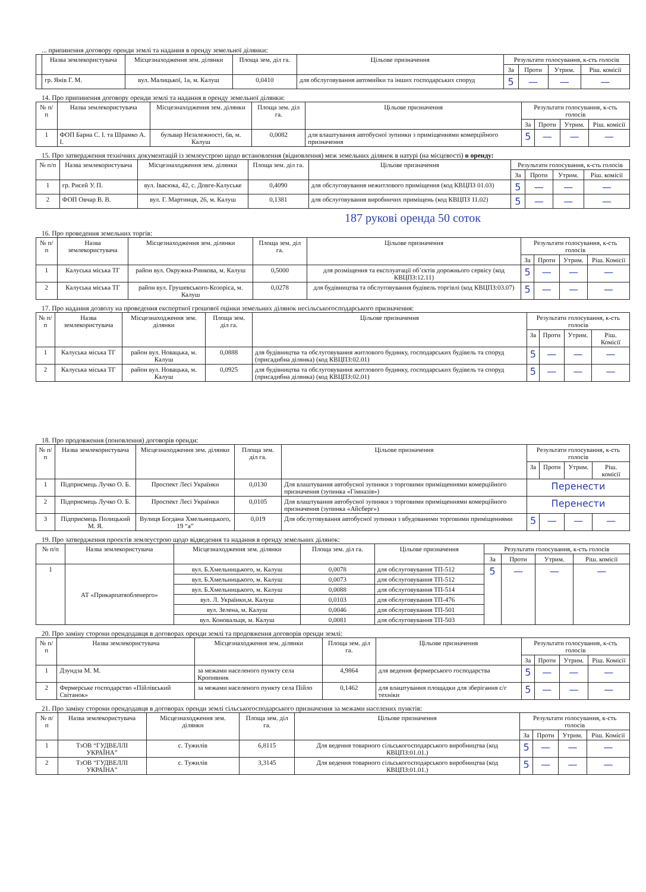... припинення договору оренди землі та надання в оренду земельної ділянки:
| | Назва землекористувача | Місцезнаходження зем. ділянки | Площа зем. діл га. | Цільове призначення | Результати голосування, к-сть голосів | | | |
| --- | --- | --- | --- | --- | --- | --- | --- | --- |
| | | | | | За | Проти | Утрим. | Ріш. комісії |
| | гр. Янів Г. М. | вул. Малицької, 1а, м. Калуш | 0,0410 | для обслуговування автомийки та інших господарських споруд | 5 | — | — | — |
14. Про припинення договору оренди землі та надання в оренду земельної ділянки:
| № п/п | Назва землекористувача | Місцезнаходження зем. ділянки | Площа зем. діл га. | Цільове призначення | Результати голосування, к-сть голосів | | | |
| --- | --- | --- | --- | --- | --- | --- | --- | --- |
| | | | | | За | Проти | Утрим. | Ріш. комісії |
| 1 | ФОП Барна С. І. та Шрамко А. І. | бульвар Незалежності, 6в, м. Калуш | 0,0082 | для влаштування автобусної зупинки з приміщеннями комерційного призначення | 5 | — | — | — |
15. Про затвердження технічних документацій із землеустрою щодо встановлення (відновлення) меж земельних ділянок в натурі (на місцевості) в оренду:
| № п/п | Назва землекористувача | Місцезнаходження зем. ділянки | Площа зем. діл га. | Цільове призначення | Результати голосування, к-сть голосів | | | |
| --- | --- | --- | --- | --- | --- | --- | --- | --- |
| | | | | | За | Проти | Утрим. | Ріш. комісії |
| 1 | гр. Рисей У. П. | вул. Івасюка, 42, с. Довге-Калуське | 0,4090 | для обслуговування нежитлового приміщення (код КВЦПЗ 01.03) | 5 | — | — | — |
| 2 | ФОП Овчар В. В. | вул. Г. Мартинця, 26, м. Калуш | 0,1381 | для обслуговування виробничих приміщень (код КВЦПЗ 11.02) | 5 | — | — | — |
187 рукові оренда 50 соток
16. Про проведення земельних торгів:
| № п/п | Назва землекористувача | Місцезнаходження зем. ділянки | Площа зем. діл га. | Цільове призначення | Результати голосування, к-сть голосів | | | |
| --- | --- | --- | --- | --- | --- | --- | --- | --- |
| | | | | | За | Проти | Утрим. | Ріш. Комісії |
| 1 | Калуська міська ТГ | район вул. Окружна-Ринкова, м. Калуш | 0,5000 | для розміщення та експлуатації об’єктів дорожнього сервісу (код КВЦПЗ:12.11) | 5 | — | — | — |
| 2 | Калуська міська ТГ | район вул. Грушевського-Козоріса, м. Калуш | 0,0278 | для будівництва та обслуговування будівель торгівлі (код КВЦПЗ:03.07) | 5 | — | — | — |
17. Про надання дозволу на проведення експертної грошової оцінки земельних ділянок несільськогосподарського призначення:
| № п/п | Назва землекористувача | Місцезнаходження зем. ділянки | Площа зем. діл га. | Цільове призначення | Результати голосування, к-сть голосів | | | |
| --- | --- | --- | --- | --- | --- | --- | --- | --- |
| | | | | | За | Проти | Утрим. | Ріш. Комісії |
| 1 | Калуська міська ТГ | район вул. Новацька, м. Калуш | 0,0888 | для будівництва та обслуговування житлового будинку, господарських будівель та споруд (присадибна ділянка) (код КВЦПЗ:02.01) | 5 | — | — | — |
| 2 | Калуська міська ТГ | район вул. Новацька, м. Калуш | 0,0925 | для будівництва та обслуговування житлового будинку, господарських будівель та споруд (присадибна ділянка) (код КВЦПЗ:02.01) | 5 | — | — | — |
18. Про продовження (поновлення) договорів оренди:
| № п/п | Назва землекористувача | Місцезнаходження зем. ділянки | Площа зем. діл га. | Цільове призначення | Результати голосування, к-сть голосів | | | |
| --- | --- | --- | --- | --- | --- | --- | --- | --- |
| | | | | | За | Проти | Утрим. | Ріш. комісії |
| 1 | Підприємець Лучко О. Б. | Проспект Лесі Українки | 0,0130 | Для влаштування автобусної зупинки з торговими приміщеннями комерційного призначення (зупинка «Гімназія») | Перенести | | | |
| 2 | Підприємець Лучко О. Б. | Проспект Лесі Українки | 0,0105 | Для влаштування автобусної зупинки з торговими приміщеннями комерційного призначення (зупинка «Айсберг») | Перенести | | | |
| 3 | Підприємець Полицький М. Я. | Вулиця Богдана Хмельницького, 19 “а” | 0,019 | Для обслуговування автобусної зупинки з вбудованими торговими приміщеннями | 5 | — | — | — |
19. Про затвердження проектів землеустрою щодо відведення та надання в оренду земельних ділянок:
| № п/п | Назва землекористувача | Місцезнаходження зем. ділянки | Площа зем. діл га. | Цільове призначення | Результати голосування, к-сть голосів | | | |
| --- | --- | --- | --- | --- | --- | --- | --- | --- |
| | | | | | За | Проти | Утрим. | Ріш. комісії |
| 1 | АТ «Прикарпатяобленерго» | вул. Б.Хмельницького, м. Калуш | 0,0078 | для обслуговування ТП-512 | 5 | — | — | — |
| | | вул. Б.Хмельницького, м. Калуш | 0,0073 | для обслуговування ТП-512 | | | | |
| | | вул. Б.Хмельницького, м. Калуш | 0,0088 | для обслуговування ТП-514 | | | | |
| | | вул. Л. Українки,м. Калуш | 0,0103 | для обслуговування ТП-476 | | | | |
| | | вул. Зелена, м. Калуш | 0,0046 | для обслуговування ТП-501 | | | | |
| | | вул. Коновальця, м. Калуш | 0,0081 | для обслуговування ТП-503 | | | | |
20. Про заміну сторони орендодавця в договорах оренди землі та продовження договорів оренди землі:
| № п/п | Назва землекористувача | Місцезнаходження зем. ділянки | Площа зем. діл га. | Цільове призначення | Результати голосування, к-сть голосів | | | |
| --- | --- | --- | --- | --- | --- | --- | --- | --- |
| | | | | | За | Проти | Утрим. | Ріш. Комісії |
| 1 | Дзундза М. М. | за межами населеного пункту села Кропивник | 4,9864 | для ведення фермерського господарства | 5 | — | — | — |
| 2 | Фермерське господарство «Пійлівський Світанок» | за межами населеного пункту села Пійло | 0,1462 | для влаштування площадки для зберігання с/г техніки | 5 | — | — | — |
21. Про заміну сторони орендодавця в договорах оренди землі сільськогосподарського призначення за межами населених пунктів:
| № п/п | Назва землекористувача | Місцезнаходження зем. ділянки | Площа зем. діл га. | Цільове призначення | Результати голосування, к-сть голосів | | | |
| --- | --- | --- | --- | --- | --- | --- | --- | --- |
| | | | | | За | Проти | Утрим. | Ріш. Комісії |
| 1 | ТзОВ “ГУДВЕЛЛІ УКРАЇНА” | с. Тужилів | 6,8115 | Для ведення товарного сільськогосподарського виробництва (код КВЦПЗ:01.01.) | 5 | — | — | — |
| 2 | ТзОВ “ГУДВЕЛЛІ УКРАЇНА” | с. Тужилів | 3,3145 | Для ведення товарного сільськогосподарського виробництва (код КВЦПЗ:01.01.) | 5 | — | — | — |